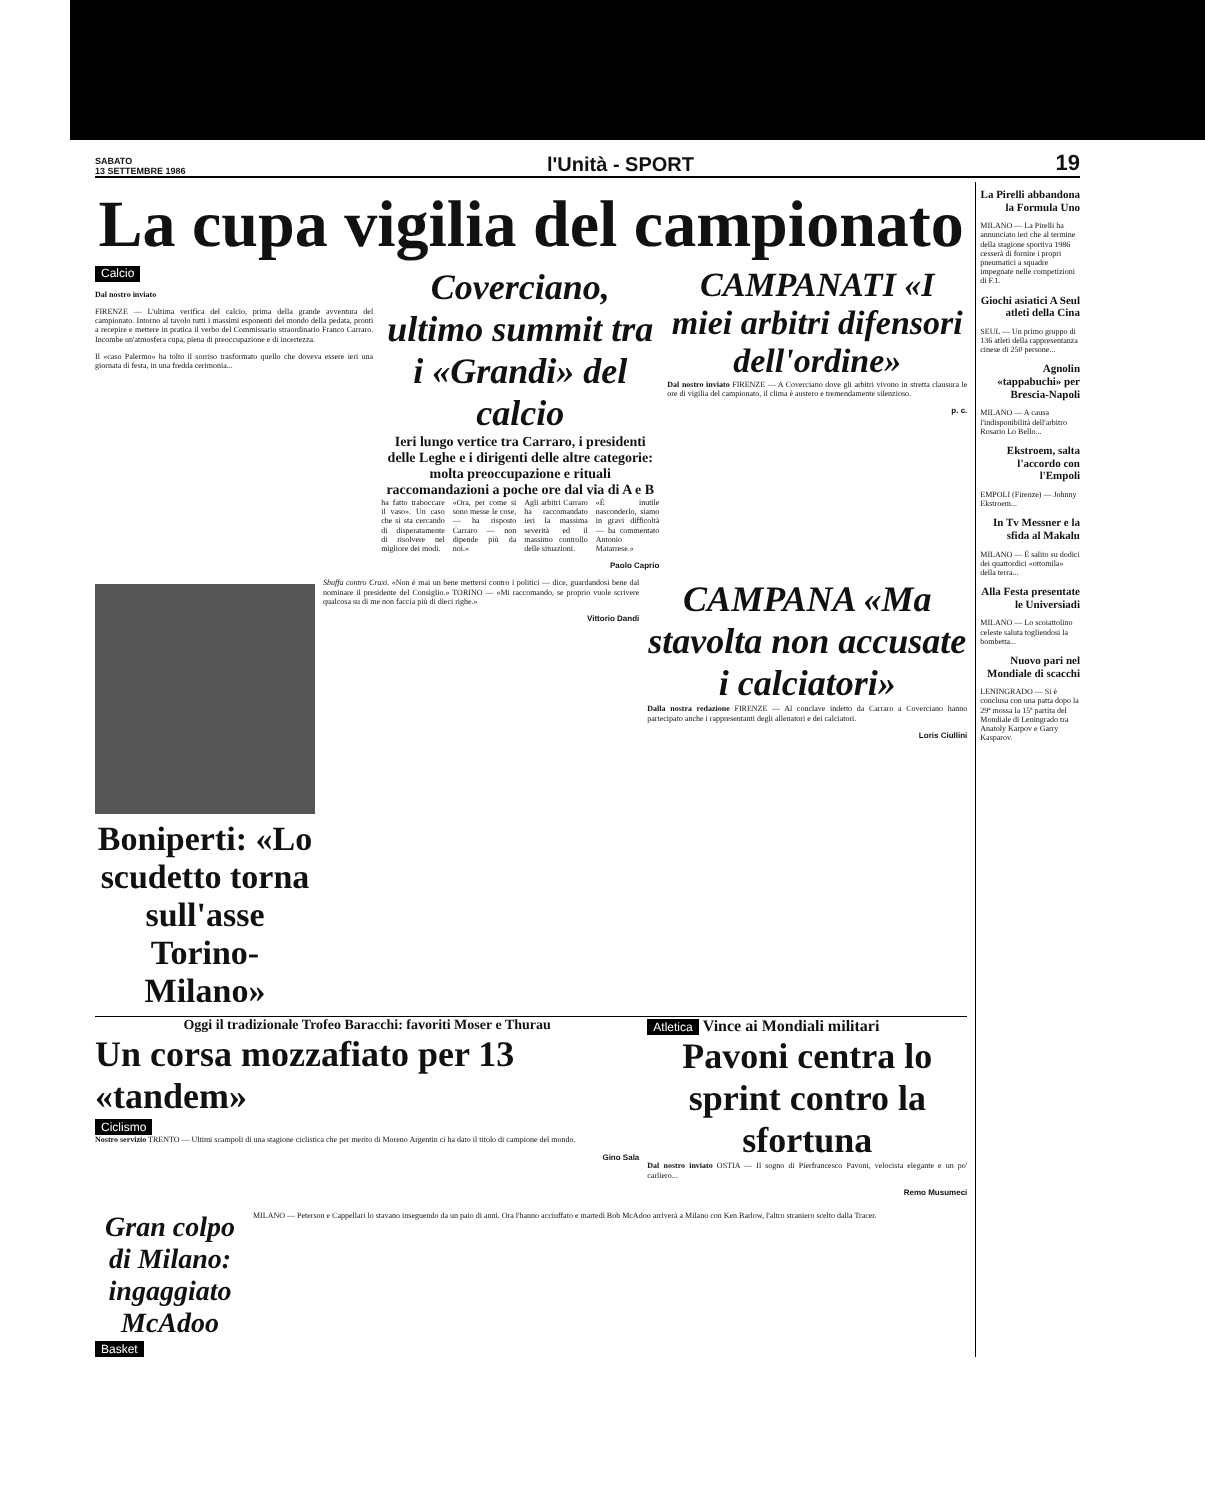SABATO
13 SETTEMBRE 1986
l'Unità - SPORT
19
La cupa vigilia del campionato
Calcio
Dal nostro inviato
FIRENZE — L'ultima verifica del calcio, prima della grande avventura del campionato. Intorno al tavolo tutti i massimi esponenti del mondo della pedata, pronti a recepire e mettere in pratica il verbo del Commissario straordinario Franco Carraro. Incombe un'atmosfera cupa, piena di preoccupazione e di incertezza.
Il «caso Palermo» ha tolto il sorriso trasformato quello che doveva essere ieri una giornata di festa, in una fredda cerimonia...
Coverciano, ultimo summit tra i «Grandi» del calcio
Ieri lungo vertice tra Carraro, i presidenti delle Leghe e i dirigenti delle altre categorie: molta preoccupazione e rituali raccomandazioni a poche ore dal via di A e B
ha fatto traboccare il vaso». Un caso che si sta cercando di disperatamente di risolvere nel migliore dei modi.
«Ora, per come si sono messe le cose, — ha risposto Carraro — non dipende più da noi.»
Agli arbitri Carraro ha raccomandato ieri la massima severità ed il massimo controllo delle situazioni.
«È inutile nasconderlo, siamo in gravi difficoltà — ha commentato Antonio Matarrese.»
Paolo Caprio
CAMPANATI «I miei arbitri difensori dell'ordine»
Dal nostro inviato FIRENZE — A Coverciano dove gli arbitri vivono in stretta clausura le ore di vigilia del campionato, il clima è austero e tremendamente silenzioso.
p. c.
Boniperti: «Lo scudetto torna sull'asse Torino-Milano»
Sbuffa contro Craxi. «Non è mai un bene mettersi contro i politici — dice, guardandosi bene dal nominare il presidente del Consiglio.» TORINO — «Mi raccomando, se proprio vuole scrivere qualcosa su di me non faccia più di dieci righe.»
Vittorio Dandi
CAMPANA «Ma stavolta non accusate i calciatori»
Dalla nostra redazione FIRENZE — Al conclave indetto da Carraro a Coverciano hanno partecipato anche i rappresentanti degli allenatori e dei calciatori.
Loris Ciullini
Oggi il tradizionale Trofeo Baracchi: favoriti Moser e Thurau
Un corsa mozzafiato per 13 «tandem»
Ciclismo
Nostro servizio TRENTO — Ultimi scampoli di una stagione ciclistica che per merito di Moreno Argentin ci ha dato il titolo di campione del mondo.
Gino Sala
Atletica Vince ai Mondiali militari
Pavoni centra lo sprint contro la sfortuna
Dal nostro inviato OSTIA — Il sogno di Pierfrancesco Pavoni, velocista elegante e un po' carliero...
Remo Musumeci
Gran colpo di Milano: ingaggiato McAdoo
Basket
MILANO — Peterson e Cappellari lo stavano inseguendo da un paio di anni. Ora l'hanno acciuffato e martedì Bob McAdoo arriverà a Milano con Ken Barlow, l'altro straniero scelto dalla Tracer.
La Pirelli abbandona la Formula Uno
MILANO — La Pirelli ha annunciato ieri che al termine della stagione sportiva 1986 cesserà di fornire i propri pneumatici a squadre impegnate nelle competizioni di F.1.
Giochi asiatici A Seul atleti della Cina
SEUL — Un primo gruppo di 136 atleti della rappresentanza cinese di 250 persone...
Agnolin «tappabuchi» per Brescia-Napoli
MILANO — A causa l'indisponibilità dell'arbitro Rosario Lo Bello...
Ekstroem, salta l'accordo con l'Empoli
EMPOLI (Firenze) — Johnny Ekstroem...
In Tv Messner e la sfida al Makalu
MILANO — È salito su dodici dei quattordici «ottomila» della terra...
Alla Festa presentate le Universiadi
MILANO — Lo scoiattolino celeste saluta togliendosi la bombetta...
Nuovo pari nel Mondiale di scacchi
LENINGRADO — Si è conclusa con una patta dopo la 29ª mossa la 15ª partita del Mondiale di Leningrado tra Anatoly Karpov e Garry Kasparov.